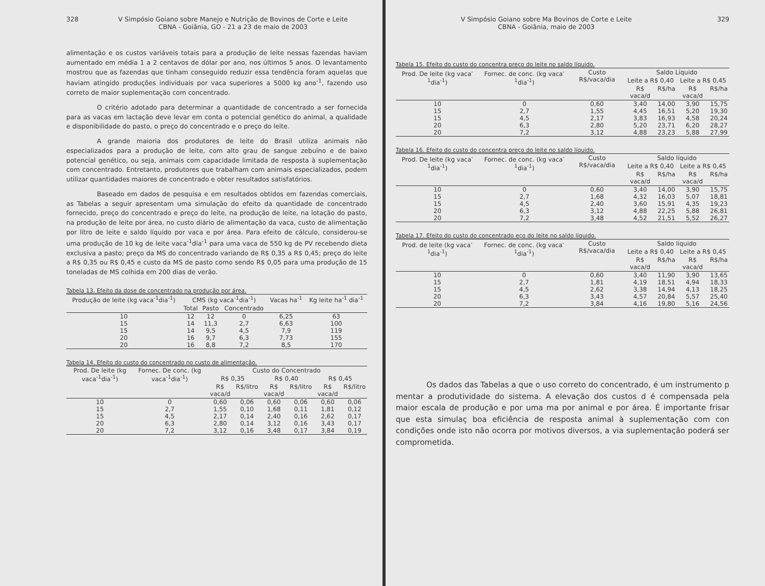328 V Simpósio Goiano sobre Manejo e Nutrição de Bovinos de Corte e Leite
CBNA - Goiânia, GO - 21 a 23 de maio de 2003
alimentação e os custos variáveis totais para a produção de leite nessas fazendas haviam aumentado em média 1 a 2 centavos de dólar por ano, nos últimos 5 anos. O levantamento mostrou que as fazendas que tinham conseguido reduzir essa tendência foram aquelas que haviam atingido produções individuais por vaca superiores a 5000 kg ano<sup>-1</sup>, fazendo uso correto de maior suplementação com concentrado.
O critério adotado para determinar a quantidade de concentrado a ser fornecida para as vacas em lactação deve levar em conta o potencial genético do animal, a qualidade e disponibilidade do pasto, o preço do concentrado e o preço do leite.
A grande maioria dos produtores de leite do Brasil utiliza animais não especializados para a produção de leite, com alto grau de sangue zebuíno e de baixo potencial genético, ou seja, animais com capacidade limitada de resposta à suplementação com concentrado. Entretanto, produtores que trabalham com animais especializados, podem utilizar quantidades maiores de concentrado e obter resultados satisfatórios.
Baseado em dados de pesquisa e em resultados obtidos em fazendas comerciais, as Tabelas a seguir apresentam uma simulação do efeito da quantidade de concentrado fornecido, preço do concentrado e preço do leite, na produção de leite, na lotação do pasto, na produção de leite por área, no custo diário de alimentação da vaca, custo de alimentação por litro de leite e saldo líquido por vaca e por área. Para efeito de cálculo, considerou-se uma produção de 10 kg de leite vaca<sup>-1</sup>dia<sup>-1</sup> para uma vaca de 550 kg de PV recebendo dieta exclusiva a pasto; preço da MS do concentrado variando de R$ 0,35 a R$ 0,45; preço do leite a R$ 0,35 ou R$ 0,45 e custo da MS de pasto como sendo R$ 0,05 para uma produção de 15 toneladas de MS colhida em 200 dias de verão.
Tabela 13. Efeito da dose de concentrado na produção por área.
| Produção de leite (kg vaca<sup>-1</sup>dia<sup>-1</sup>) | CMS (kg vaca<sup>-1</sup>dia<sup>-1</sup>) | | | Vacas ha<sup>-1</sup> | Kg leite ha<sup>-1</sup> dia<sup>-1</sup> |
| --- | --- | --- | --- | --- | --- |
| | Total | Pasto | Concentrado | | |
| 10 | 12 | 12 | 0 | 6,25 | 63 |
| 15 | 14 | 11,3 | 2,7 | 6,63 | 100 |
| 15 | 14 | 9,5 | 4,5 | 7,9 | 119 |
| 20 | 16 | 9,7 | 6,3 | 7,73 | 155 |
| 20 | 16 | 8,8 | 7,2 | 8,5 | 170 |
Tabela 14. Efeito do custo do concentrado no custo de alimentação.
| Prod. De leite (kg vaca<sup>-1</sup>dia<sup>-1</sup>) | Fornec. De conc. (kg vaca<sup>-1</sup>dia<sup>-1</sup>) | Custo do Concentrado | | | | | |
| --- | --- | --- | --- | --- | --- | --- | --- |
| | | R$ 0,35 | | R$ 0,40 | | R$ 0,45 | |
| | | R$ vaca/d | R$/litro | R$ vaca/d | R$/litro | R$ vaca/d | R$/litro |
| 10 | 0 | 0,60 | 0,06 | 0,60 | 0,06 | 0,60 | 0,06 |
| 15 | 2,7 | 1,55 | 0,10 | 1,68 | 0,11 | 1,81 | 0,12 |
| 15 | 4,5 | 2,17 | 0,14 | 2,40 | 0,16 | 2,62 | 0,17 |
| 20 | 6,3 | 2,80 | 0,14 | 3,12 | 0,16 | 3,43 | 0,17 |
| 20 | 7,2 | 3,12 | 0,16 | 3,48 | 0,17 | 3,84 | 0,19 |
V Simpósio Goiano sobre Ma Bovinos de Corte e Leite
CBNA - Goiânia, maio de 2003 329
Tabela 15. Efeito do custo do concentra preço do leite no saldo líquido.
| Prod. De leite (kg vaca<sup>-1</sup>dia<sup>-1</sup>) | Fornec. de conc. (kg vaca<sup>-1</sup>dia<sup>-1</sup>) | Custo R$/vaca/dia | Saldo Líquido | | | |
| --- | --- | --- | --- | --- | --- | --- |
| | | | Leite a R$ 0,40 | | Leite a R$ 0,45 | |
| | | | R$ vaca/d | R$/ha | R$ vaca/d | R$/ha |
| 10 | 0 | 0,60 | 3,40 | 14,00 | 3,90 | 15,75 |
| 15 | 2,7 | 1,55 | 4,45 | 16,51 | 5,20 | 19,30 |
| 15 | 4,5 | 2,17 | 3,83 | 16,93 | 4,58 | 20,24 |
| 20 | 6,3 | 2,80 | 5,20 | 23,71 | 6,20 | 28,27 |
| 20 | 7,2 | 3,12 | 4,88 | 23,23 | 5,88 | 27,99 |
Tabela 16. Efeito do custo do concentra preço do leite no saldo líquido.
| Prod. De leite (kg vaca<sup>-1</sup>dia<sup>-1</sup>) | Fornec. de conc. (kg vaca<sup>-1</sup>dia<sup>-1</sup>) | Custo R$/vaca/dia | Saldo líquido | | | |
| --- | --- | --- | --- | --- | --- | --- |
| | | | Leite a R$ 0,40 | | Leite a R$ 0,45 | |
| | | | R$ vaca/d | R$/ha | R$ vaca/d | R$/ha |
| 10 | 0 | 0,60 | 3,40 | 14,00 | 3,90 | 15,75 |
| 15 | 2,7 | 1,68 | 4,32 | 16,03 | 5,07 | 18,81 |
| 15 | 4,5 | 2,40 | 3,60 | 15,91 | 4,35 | 19,23 |
| 20 | 6,3 | 3,12 | 4,88 | 22,25 | 5,88 | 26,81 |
| 20 | 7,2 | 3,48 | 4,52 | 21,51 | 5,52 | 26,27 |
Tabela 17. Efeito do custo do concentrado eço do leite no saldo líquido.
| Prod. de leite (kg vaca<sup>-1</sup>dia<sup>-1</sup>) | Fornec. de conc. (kg vaca<sup>-1</sup>dia<sup>-1</sup>) | Custo R$/vaca/dia | Saldo líquido | | | |
| --- | --- | --- | --- | --- | --- | --- |
| | | | Leite a R$ 0,40 | | Leite a R$ 0,45 | |
| | | | R$ vaca/d | R$/ha | R$ vaca/d | R$/ha |
| 10 | 0 | 0,60 | 3,40 | 11,90 | 3,90 | 13,65 |
| 15 | 2,7 | 1,81 | 4,19 | 18,51 | 4,94 | 18,33 |
| 15 | 4,5 | 2,62 | 3,38 | 14,94 | 4,13 | 18,25 |
| 20 | 6,3 | 3,43 | 4,57 | 20,84 | 5,57 | 25,40 |
| 20 | 7,2 | 3,84 | 4,16 | 19,80 | 5,16 | 24,56 |
Os dados das Tabelas a que o uso correto do concentrado, é um instrumento p mentar a produtividade do sistema. A elevação dos custos d é compensada pela maior escala de produção e por uma ma por animal e por área. É importante frisar que esta simulaç boa eficiência de resposta animal à suplementação com con condições onde isto não ocorra por motivos diversos, a via suplementação poderá ser comprometida.